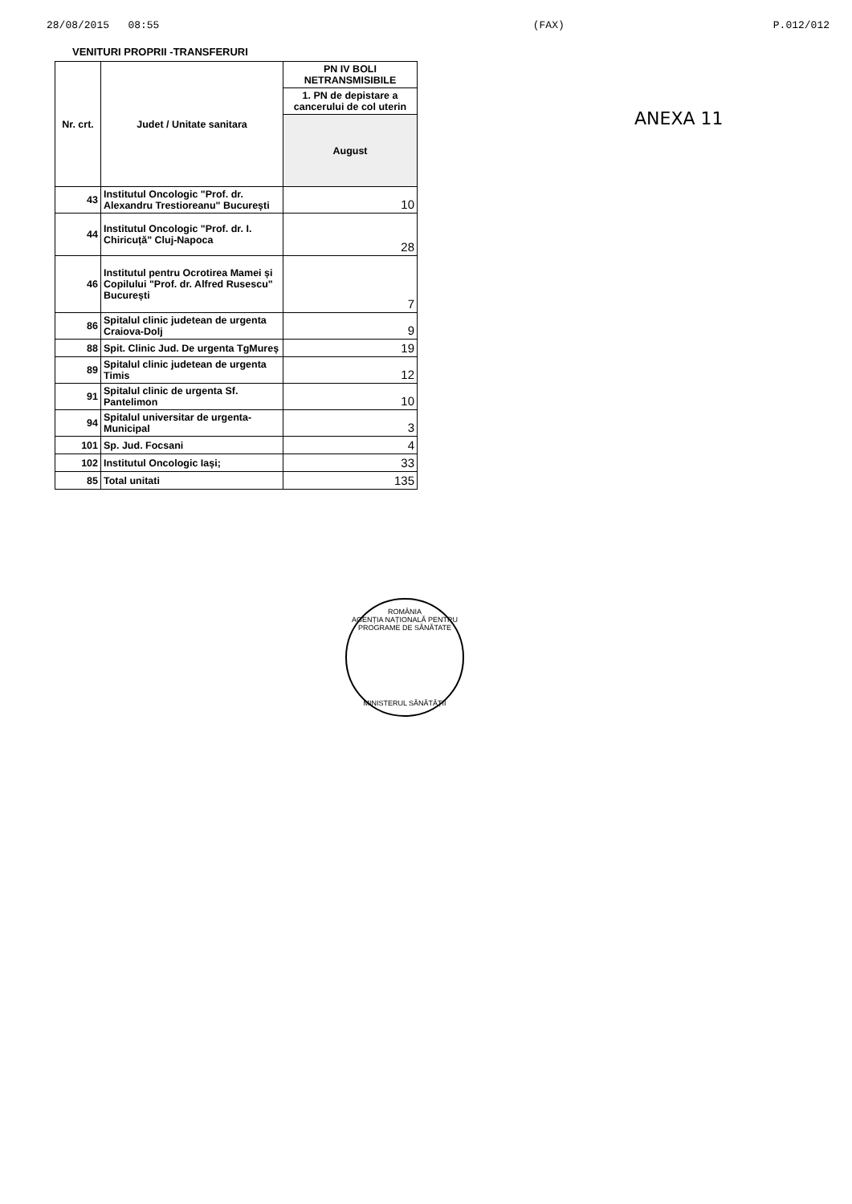28/08/2015 08:55 (FAX) P.012/012
VENITURI PROPRII -TRANSFERURI
ANEXA 11
| Nr. crt. | Judet / Unitate sanitara | PN IV BOLI NETRANSMISIBILE |
| --- | --- | --- |
| | | 1. PN de depistare a cancerului de col uterin |
| | | August |
| 43 | Institutul Oncologic "Prof. dr. Alexandru Trestioreanu" București | 10 |
| 44 | Institutul Oncologic "Prof. dr. I. Chiricuță" Cluj-Napoca | 28 |
| 46 | Institutul pentru Ocrotirea Mamei și Copilului "Prof. dr. Alfred Rusescu" București | 7 |
| 86 | Spitalul clinic judetean de urgenta Craiova-Dolj | 9 |
| 88 | Spit. Clinic Jud. De urgenta TgMureș | 19 |
| 89 | Spitalul clinic judetean de urgenta Timis | 12 |
| 91 | Spitalul clinic de urgenta Sf. Pantelimon | 10 |
| 94 | Spitalul universitar de urgenta-Municipal | 3 |
| 101 | Sp. Jud. Focsani | 4 |
| 102 | Institutul Oncologic Iași; | 33 |
| 85 | Total unitati | 135 |
ROMÂNIA
AGENȚIA NAȚIONALĂ PENTRU PROGRAME DE SĂNĂTATE
MINISTERUL SĂNĂTĂȚII